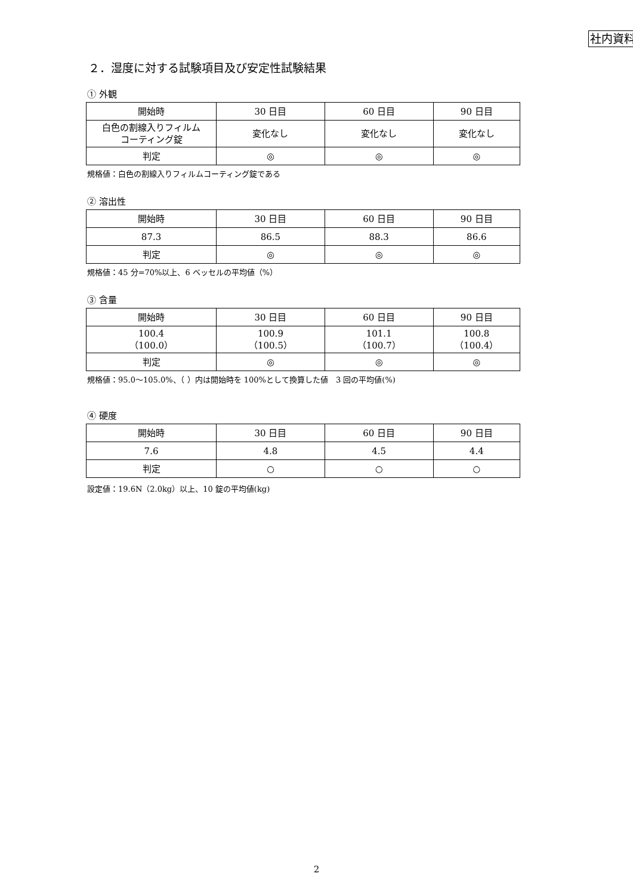社内資料
２．湿度に対する試験項目及び安定性試験結果
① 外観
| 開始時 | 30 日目 | 60 日目 | 90 日目 |
| 白色の割線入りフィルム コーティング錠 | 変化なし | 変化なし | 変化なし |
| 判定 | ◎ | ◎ | ◎ |
規格値：白色の割線入りフィルムコーティング錠である
② 溶出性
| 開始時 | 30 日目 | 60 日目 | 90 日目 |
| 87.3 | 86.5 | 88.3 | 86.6 |
| 判定 | ◎ | ◎ | ◎ |
規格値：45 分=70%以上、6 ベッセルの平均値（%）
③ 含量
| 開始時 | 30 日目 | 60 日目 | 90 日目 |
| 100.4 （100.0） | 100.9 （100.5） | 101.1 （100.7） | 100.8 （100.4） |
| 判定 | ◎ | ◎ | ◎ |
規格値：95.0～105.0%、（ ）内は開始時を 100%として換算した値　3 回の平均値(%)
④ 硬度
| 開始時 | 30 日目 | 60 日目 | 90 日目 |
| 7.6 | 4.8 | 4.5 | 4.4 |
| 判定 | ○ | ○ | ○ |
設定値：19.6N（2.0kg）以上、10 錠の平均値(kg)
2